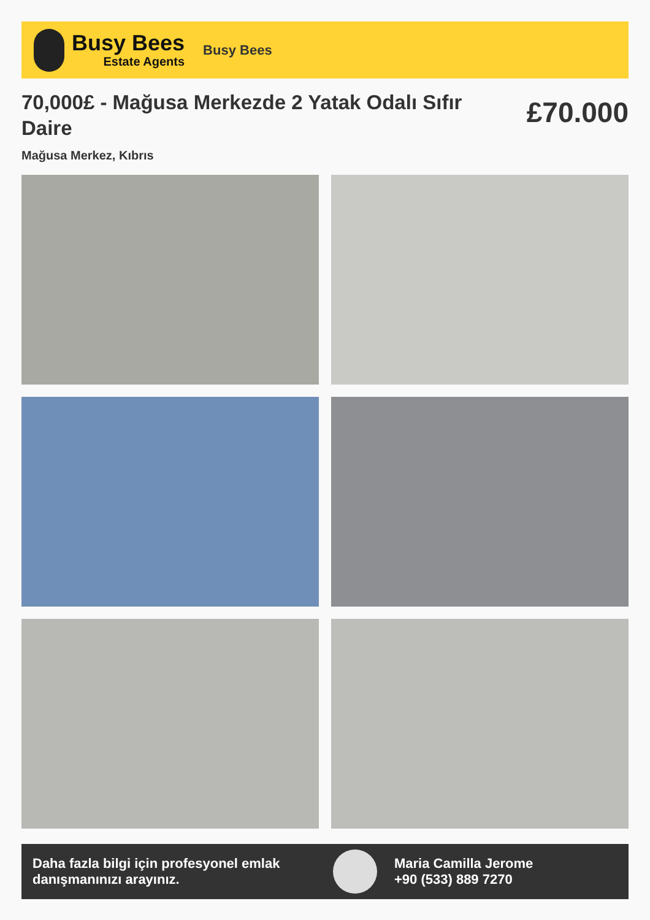Busy Bees
Estate Agents
Busy Bees
70,000£ - Mağusa Merkezde 2 Yatak Odalı Sıfır Daire
£70.000
Mağusa Merkez, Kıbrıs
Daha fazla bilgi için profesyonel emlak danışmanınızı arayınız.
Maria Camilla Jerome
+90 (533) 889 7270